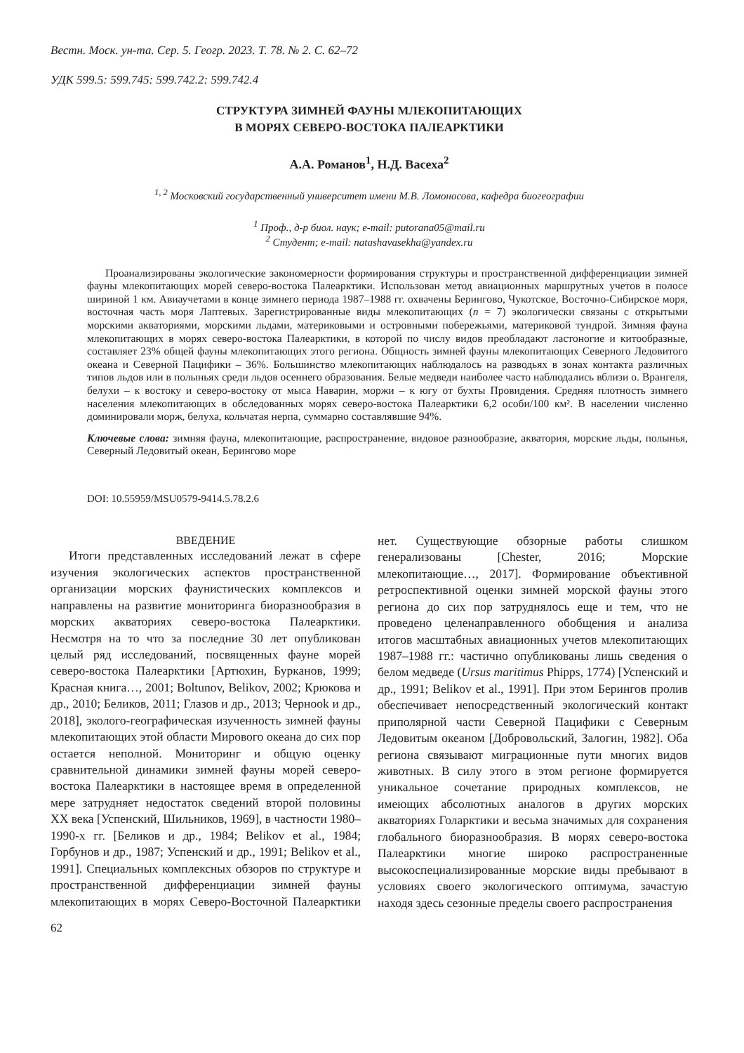Вестн. Моск. ун-та. Сер. 5. Геогр. 2023. Т. 78. № 2. С. 62–72
УДК 599.5: 599.745: 599.742.2: 599.742.4
СТРУКТУРА ЗИМНЕЙ ФАУНЫ МЛЕКОПИТАЮЩИХ
В МОРЯХ СЕВЕРО-ВОСТОКА ПАЛЕАРКТИКИ
А.А. Романов<sup>1</sup>, Н.Д. Васеха<sup>2</sup>
<sup>1, 2</sup> Московский государственный университет имени М.В. Ломоносова, кафедра биогеографии
<sup>1</sup> Проф., д-р биол. наук; e-mail: putorana05@mail.ru
<sup>2</sup> Студент; e-mail: natashavasekha@yandex.ru
Проанализированы экологические закономерности формирования структуры и пространственной дифференциации зимней фауны млекопитающих морей северо-востока Палеарктики. Использован метод авиационных маршрутных учетов в полосе шириной 1 км. Авиаучетами в конце зимнего периода 1987–1988 гг. охвачены Берингово, Чукотское, Восточно-Сибирское моря, восточная часть моря Лаптевых. Зарегистрированные виды млекопитающих (n = 7) экологически связаны с открытыми морскими акваториями, морскими льдами, материковыми и островными побережьями, материковой тундрой. Зимняя фауна млекопитающих в морях северо-востока Палеарктики, в которой по числу видов преобладают ластоногие и китообразные, составляет 23% общей фауны млекопитающих этого региона. Общность зимней фауны млекопитающих Северного Ледовитого океана и Северной Пацифики – 36%. Большинство млекопитающих наблюдалось на разводьях в зонах контакта различных типов льдов или в полыньях среди льдов осеннего образования. Белые медведи наиболее часто наблюдались вблизи о. Врангеля, белухи – к востоку и северо-востоку от мыса Наварин, моржи – к югу от бухты Провидения. Средняя плотность зимнего населения млекопитающих в обследованных морях северо-востока Палеарктики 6,2 особи/100 км². В населении численно доминировали морж, белуха, кольчатая нерпа, суммарно составлявшие 94%.
Ключевые слова: зимняя фауна, млекопитающие, распространение, видовое разнообразие, акватория, морские льды, полынья, Северный Ледовитый океан, Берингово море
DOI: 10.55959/MSU0579-9414.5.78.2.6
ВВЕДЕНИЕ
Итоги представленных исследований лежат в сфере изучения экологических аспектов пространственной организации морских фаунистических комплексов и направлены на развитие мониторинга биоразнообразия в морских акваториях северо-востока Палеарктики. Несмотря на то что за последние 30 лет опубликован целый ряд исследований, посвященных фауне морей северо-востока Палеарктики [Артюхин, Бурканов, 1999; Красная книга…, 2001; Boltunov, Belikov, 2002; Крюкова и др., 2010; Беликов, 2011; Глазов и др., 2013; Чернook и др., 2018], эколого-географическая изученность зимней фауны млекопитающих этой области Мирового океана до сих пор остается неполной. Мониторинг и общую оценку сравнительной динамики зимней фауны морей северо-востока Палеарктики в настоящее время в определенной мере затрудняет недостаток сведений второй половины XX века [Успенский, Шильников, 1969], в частности 1980–1990-х гг. [Беликов и др., 1984; Belikov et al., 1984; Горбунов и др., 1987; Успенский и др., 1991; Belikov et al., 1991]. Специальных комплексных обзоров по структуре и пространственной дифференциации зимней фауны млекопитающих в морях Северо-Восточной Палеарктики нет. Существующие обзорные работы слишком генерализованы [Chester, 2016; Морские млекопитающие…, 2017]. Формирование объективной ретроспективной оценки зимней морской фауны этого региона до сих пор затруднялось еще и тем, что не проведено целенаправленного обобщения и анализа итогов масштабных авиационных учетов млекопитающих 1987–1988 гг.: частично опубликованы лишь сведения о белом медведе (Ursus maritimus Phipps, 1774) [Успенский и др., 1991; Belikov et al., 1991]. При этом Берингов пролив обеспечивает непосредственный экологический контакт приполярной части Северной Пацифики с Северным Ледовитым океаном [Добровольский, Залогин, 1982]. Оба региона связывают миграционные пути многих видов животных. В силу этого в этом регионе формируется уникальное сочетание природных комплексов, не имеющих абсолютных аналогов в других морских акваториях Голарктики и весьма значимых для сохранения глобального биоразнообразия. В морях северо-востока Палеарктики многие широко распространенные высокоспециализированные морские виды пребывают в условиях своего экологического оптимума, зачастую находя здесь сезонные пределы своего распространения
62